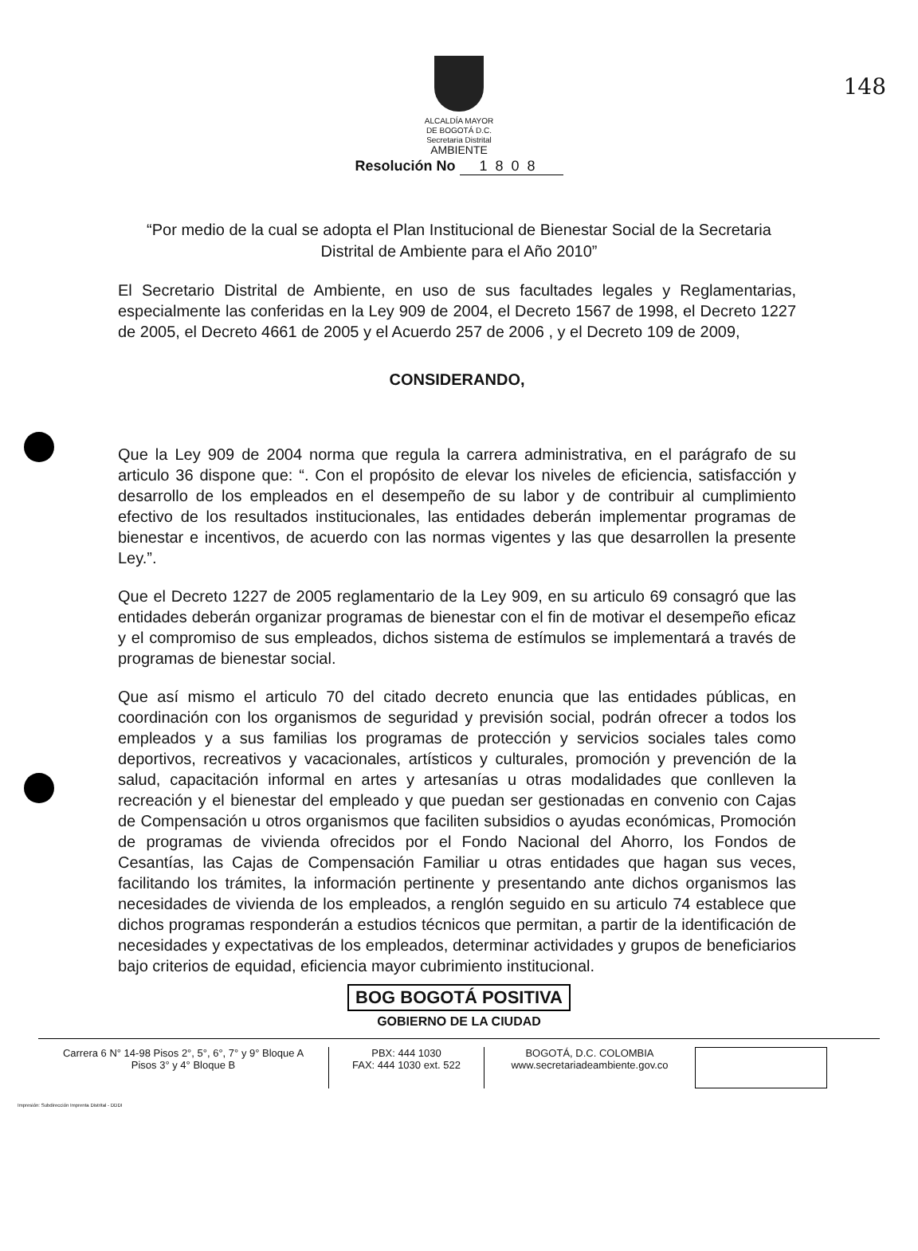148
ALCALDÍA MAYOR
DE BOGOTÁ D.C.
Secretaria Distrital
AMBIENTE
Resolución No 1808
“Por medio de la cual se adopta el Plan Institucional de Bienestar Social de la Secretaria Distrital de Ambiente para el Año 2010”
El Secretario Distrital de Ambiente, en uso de sus facultades legales y Reglamentarias, especialmente las conferidas en la Ley 909 de 2004, el Decreto 1567 de 1998, el Decreto 1227 de 2005, el Decreto 4661 de 2005 y el Acuerdo 257 de 2006 , y el Decreto 109 de 2009,
CONSIDERANDO,
Que la Ley 909 de 2004 norma que regula la carrera administrativa, en el parágrafo de su articulo 36 dispone que: “. Con el propósito de elevar los niveles de eficiencia, satisfacción y desarrollo de los empleados en el desempeño de su labor y de contribuir al cumplimiento efectivo de los resultados institucionales, las entidades deberán implementar programas de bienestar e incentivos, de acuerdo con las normas vigentes y las que desarrollen la presente Ley.”.
Que el Decreto 1227 de 2005 reglamentario de la Ley 909, en su articulo 69 consagró que las entidades deberán organizar programas de bienestar con el fin de motivar el desempeño eficaz y el compromiso de sus empleados, dichos sistema de estímulos se implementará a través de programas de bienestar social.
Que así mismo el articulo 70 del citado decreto enuncia que las entidades públicas, en coordinación con los organismos de seguridad y previsión social, podrán ofrecer a todos los empleados y a sus familias los programas de protección y servicios sociales tales como deportivos, recreativos y vacacionales, artísticos y culturales, promoción y prevención de la salud, capacitación informal en artes y artesanías u otras modalidades que conlleven la recreación y el bienestar del empleado y que puedan ser gestionadas en convenio con Cajas de Compensación u otros organismos que faciliten subsidios o ayudas económicas, Promoción de programas de vivienda ofrecidos por el Fondo Nacional del Ahorro, los Fondos de Cesantías, las Cajas de Compensación Familiar u otras entidades que hagan sus veces, facilitando los trámites, la información pertinente y presentando ante dichos organismos las necesidades de vivienda de los empleados, a renglón seguido en su articulo 74 establece que dichos programas responderán a estudios técnicos que permitan, a partir de la identificación de necesidades y expectativas de los empleados, determinar actividades y grupos de beneficiarios bajo criterios de equidad, eficiencia mayor cubrimiento institucional.
BOG BOGOTÁ POSITIVA
GOBIERNO DE LA CIUDAD
Carrera 6 N° 14-98 Pisos 2°, 5°, 6°, 7° y 9° Bloque A
Pisos 3° y 4° Bloque B
PBX: 444 1030
FAX: 444 1030 ext. 522
BOGOTÁ, D.C. COLOMBIA
www.secretariadeambiente.gov.co
Impresión: Subdirección Imprenta Distrital - DDDI